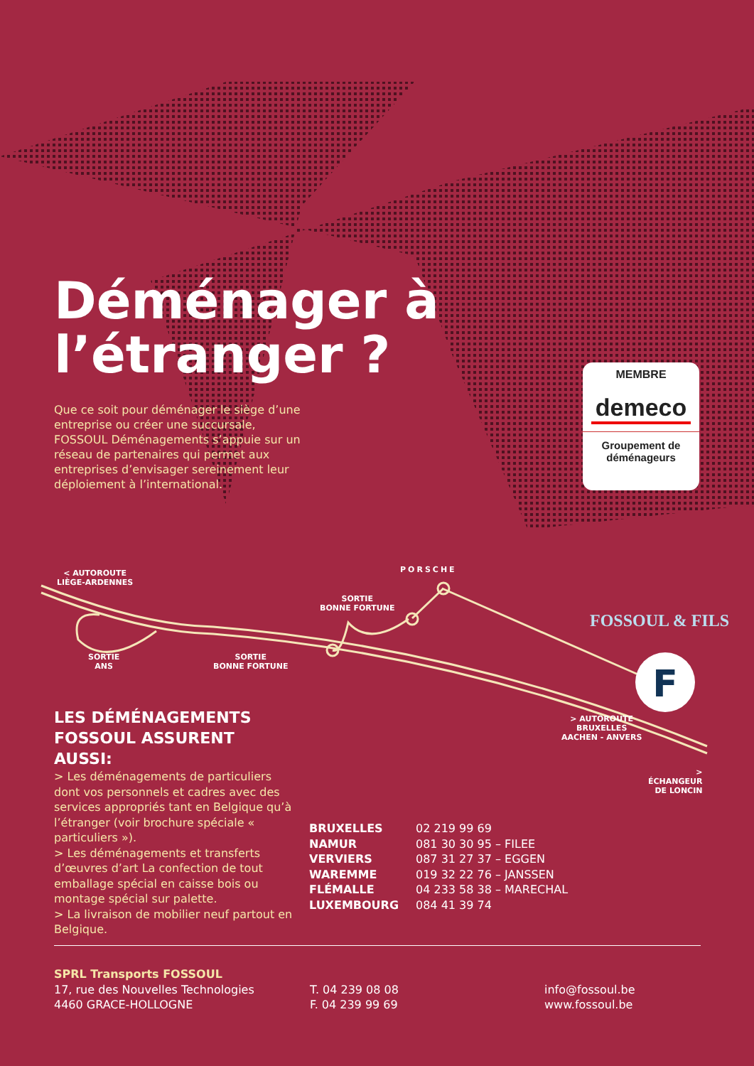Déménager à
l’étranger ?
Que ce soit pour déménager le siège d’une entreprise ou créer une succursale, FOSSOUL Déménagements s’appuie sur un réseau de partenaires qui permet aux entreprises d’envisager sereinement leur déploiement à l’international.
MEMBRE
demeco
Groupement de
déménageurs
F
< AUTOROUTE
LIÈGE-ARDENNES
PORSCHE
SORTIE
BONNE FORTUNE
SORTIE
ANS
SORTIE
BONNE FORTUNE
FOSSOUL & FILS
> AUTOROUTE
BRUXELLES
AACHEN - ANVERS
>
ÉCHANGEUR
DE LONCIN
LES DÉMÉNAGEMENTS FOSSOUL ASSURENT AUSSI:
> Les déménagements de particuliers dont vos personnels et cadres avec des services appropriés tant en Belgique qu’à l’étranger (voir brochure spéciale « particuliers »).
> Les déménagements et transferts d’œuvres d’art La confection de tout emballage spécial en caisse bois ou montage spécial sur palette.
> La livraison de mobilier neuf partout en Belgique.
BRUXELLES 02 219 99 69
NAMUR 081 30 30 95 – FILEE
VERVIERS 087 31 27 37 – EGGEN
WAREMME 019 32 22 76 – JANSSEN
FLÉMALLE 04 233 58 38 – MARECHAL
LUXEMBOURG 084 41 39 74
SPRL Transports FOSSOUL
17, rue des Nouvelles Technologies
4460 GRACE-HOLLOGNE
T. 04 239 08 08
F. 04 239 99 69
info@fossoul.be
www.fossoul.be